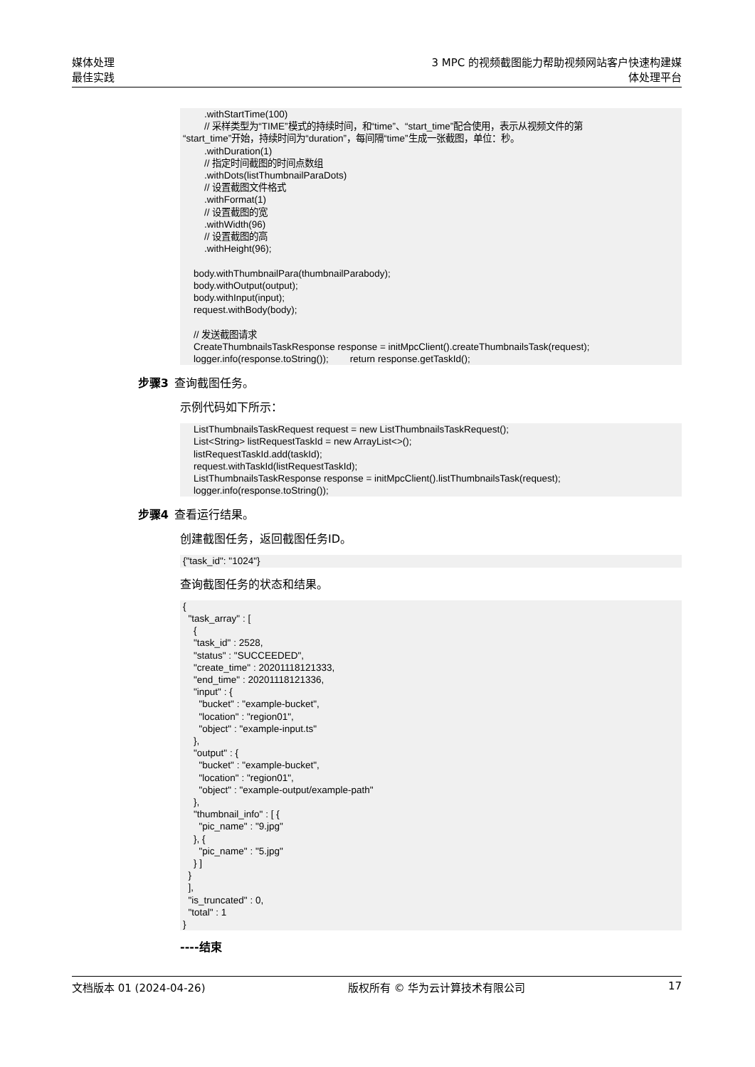媒体处理
最佳实践
3 MPC 的视频截图能力帮助视频网站客户快速构建媒
体处理平台
        .withStartTime(100)
        // 采样类型为“TIME”模式的持续时间，和“time”、“start_time”配合使用，表示从视频文件的第
“start_time”开始，持续时间为“duration”，每间隔“time”生成一张截图，单位：秒。
        .withDuration(1)
        // 指定时间截图的时间点数组
        .withDots(listThumbnailParaDots)
        // 设置截图文件格式
        .withFormat(1)
        // 设置截图的宽
        .withWidth(96)
        // 设置截图的高
        .withHeight(96);

    body.withThumbnailPara(thumbnailParabody);
    body.withOutput(output);
    body.withInput(input);
    request.withBody(body);

    // 发送截图请求
    CreateThumbnailsTaskResponse response = initMpcClient().createThumbnailsTask(request);
    logger.info(response.toString());        return response.getTaskId();
步骤3 查询截图任务。
示例代码如下所示：
    ListThumbnailsTaskRequest request = new ListThumbnailsTaskRequest();
    List<String> listRequestTaskId = new ArrayList<>();
    listRequestTaskId.add(taskId);
    request.withTaskId(listRequestTaskId);
    ListThumbnailsTaskResponse response = initMpcClient().listThumbnailsTask(request);
    logger.info(response.toString());
步骤4 查看运行结果。
创建截图任务，返回截图任务ID。
{"task_id": "1024"}
查询截图任务的状态和结果。
{
  "task_array" : [
    {
    "task_id" : 2528,
    "status" : "SUCCEEDED",
    "create_time" : 20201118121333,
    "end_time" : 20201118121336,
    "input" : {
      "bucket" : "example-bucket",
      "location" : "region01",
      "object" : "example-input.ts"
    },
    "output" : {
      "bucket" : "example-bucket",
      "location" : "region01",
      "object" : "example-output/example-path"
    },
    "thumbnail_info" : [ {
      "pic_name" : "9.jpg"
    }, {
      "pic_name" : "5.jpg"
    } ]
  }
  ],
  "is_truncated" : 0,
  "total" : 1
}
----结束
文档版本 01 (2024-04-26) 版权所有 © 华为云计算技术有限公司 17